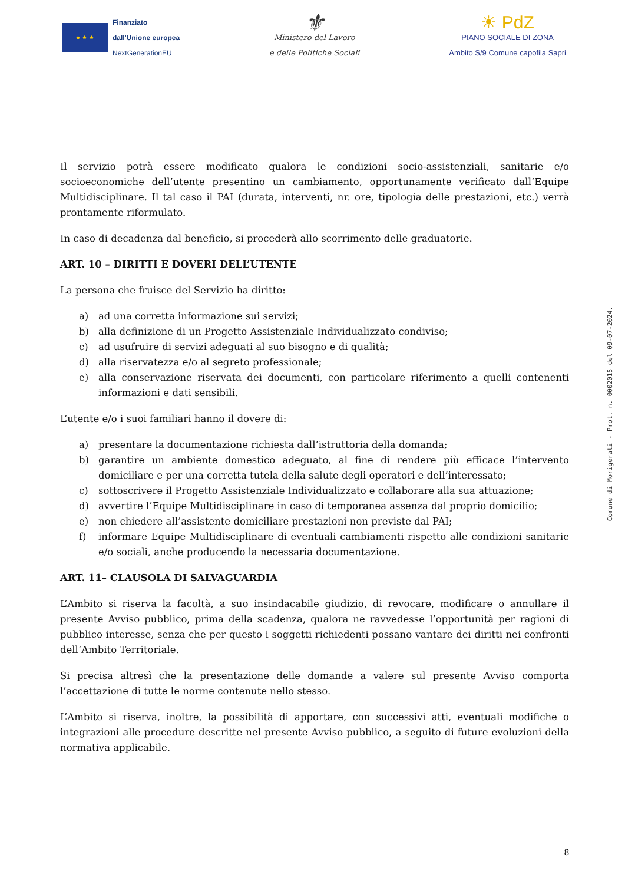★ ★ ★
Finanziato
dall'Unione europea
NextGenerationEU
⚜
Ministero del Lavoro
e delle Politiche Sociali
☀ PdZ
PIANO SOCIALE DI ZONA
Ambito S/9 Comune capofila Sapri
Il servizio potrà essere modificato qualora le condizioni socio-assistenziali, sanitarie e/o socioeconomiche dell’utente presentino un cambiamento, opportunamente verificato dall’Equipe Multidisciplinare. Il tal caso il PAI (durata, interventi, nr. ore, tipologia delle prestazioni, etc.) verrà prontamente riformulato.
In caso di decadenza dal beneficio, si procederà allo scorrimento delle graduatorie.
ART. 10 – DIRITTI E DOVERI DELL’UTENTE
La persona che fruisce del Servizio ha diritto:
a) ad una corretta informazione sui servizi;
b) alla definizione di un Progetto Assistenziale Individualizzato condiviso;
c) ad usufruire di servizi adeguati al suo bisogno e di qualità;
d) alla riservatezza e/o al segreto professionale;
e) alla conservazione riservata dei documenti, con particolare riferimento a quelli contenenti informazioni e dati sensibili.
L’utente e/o i suoi familiari hanno il dovere di:
a) presentare la documentazione richiesta dall’istruttoria della domanda;
b) garantire un ambiente domestico adeguato, al fine di rendere più efficace l’intervento domiciliare e per una corretta tutela della salute degli operatori e dell’interessato;
c) sottoscrivere il Progetto Assistenziale Individualizzato e collaborare alla sua attuazione;
d) avvertire l’Equipe Multidisciplinare in caso di temporanea assenza dal proprio domicilio;
e) non chiedere all’assistente domiciliare prestazioni non previste dal PAI;
f) informare Equipe Multidisciplinare di eventuali cambiamenti rispetto alle condizioni sanitarie e/o sociali, anche producendo la necessaria documentazione.
ART. 11– CLAUSOLA DI SALVAGUARDIA
L’Ambito si riserva la facoltà, a suo insindacabile giudizio, di revocare, modificare o annullare il presente Avviso pubblico, prima della scadenza, qualora ne ravvedesse l’opportunità per ragioni di pubblico interesse, senza che per questo i soggetti richiedenti possano vantare dei diritti nei confronti dell’Ambito Territoriale.
Si precisa altresì che la presentazione delle domande a valere sul presente Avviso comporta l’accettazione di tutte le norme contenute nello stesso.
L’Ambito si riserva, inoltre, la possibilità di apportare, con successivi atti, eventuali modifiche o integrazioni alle procedure descritte nel presente Avviso pubblico, a seguito di future evoluzioni della normativa applicabile.
Comune di Morigerati - Prot. n. 0002015 del 09-07-2024.
8